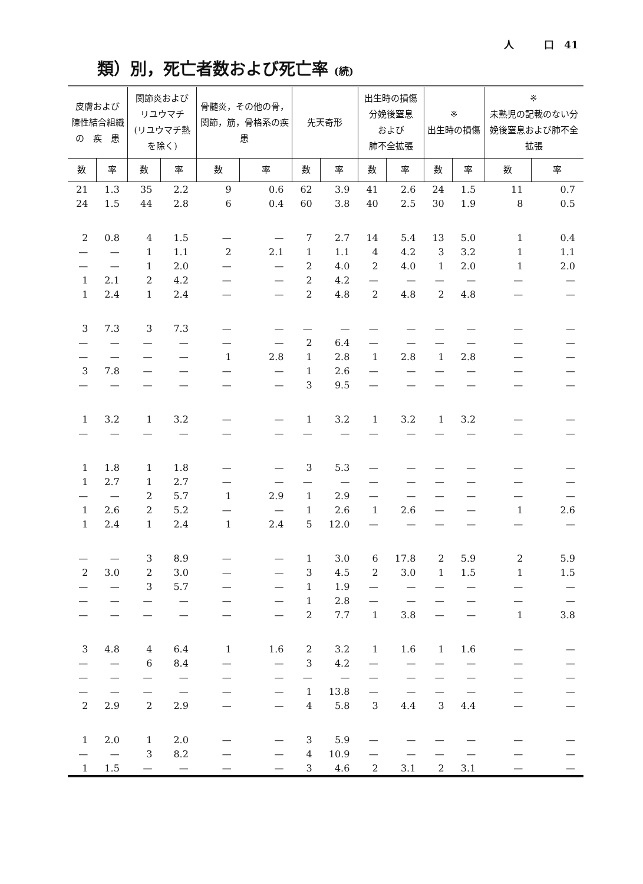人　　　口　41
類）別，死亡者数および死亡率 (続)
| 皮膚および 陳性結合組織 の 疾 患 | | 関節炎および リユウマチ (リユウマチ熱を除く) | | 骨髄炎，その他の骨，関節，筋，骨格系の疾患 | | 先天奇形 | | 出生時の損傷 分娩後窒息 および 肺不全拡張 | | ※ 出生時の損傷 | | ※ 未熟児の記載のない分娩後窒息および肺不全拡張 | |
| --- | --- | --- | --- | --- | --- | --- | --- | --- | --- | --- | --- | --- | --- |
| 数 | 率 | 数 | 率 | 数 | 率 | 数 | 率 | 数 | 率 | 数 | 率 | 数 | 率 |
| 21 | 1.3 | 35 | 2.2 | 9 | 0.6 | 62 | 3.9 | 41 | 2.6 | 24 | 1.5 | 11 | 0.7 |
| 24 | 1.5 | 44 | 2.8 | 6 | 0.4 | 60 | 3.8 | 40 | 2.5 | 30 | 1.9 | 8 | 0.5 |
| 2 | 0.8 | 4 | 1.5 | — | — | 7 | 2.7 | 14 | 5.4 | 13 | 5.0 | 1 | 0.4 |
| — | — | 1 | 1.1 | 2 | 2.1 | 1 | 1.1 | 4 | 4.2 | 3 | 3.2 | 1 | 1.1 |
| — | — | 1 | 2.0 | — | — | 2 | 4.0 | 2 | 4.0 | 1 | 2.0 | 1 | 2.0 |
| 1 | 2.1 | 2 | 4.2 | — | — | 2 | 4.2 | — | — | — | — | — | — |
| 1 | 2.4 | 1 | 2.4 | — | — | 2 | 4.8 | 2 | 4.8 | 2 | 4.8 | — | — |
| 3 | 7.3 | 3 | 7.3 | — | — | — | — | — | — | — | — | — | — |
| — | — | — | — | — | — | 2 | 6.4 | — | — | — | — | — | — |
| — | — | — | — | 1 | 2.8 | 1 | 2.8 | 1 | 2.8 | 1 | 2.8 | — | — |
| 3 | 7.8 | — | — | — | — | 1 | 2.6 | — | — | — | — | — | — |
| — | — | — | — | — | — | 3 | 9.5 | — | — | — | — | — | — |
| 1 | 3.2 | 1 | 3.2 | — | — | 1 | 3.2 | 1 | 3.2 | 1 | 3.2 | — | — |
| — | — | — | — | — | — | — | — | — | — | — | — | — | — |
| 1 | 1.8 | 1 | 1.8 | — | — | 3 | 5.3 | — | — | — | — | — | — |
| 1 | 2.7 | 1 | 2.7 | — | — | — | — | — | — | — | — | — | — |
| — | — | 2 | 5.7 | 1 | 2.9 | 1 | 2.9 | — | — | — | — | — | — |
| 1 | 2.6 | 2 | 5.2 | — | — | 1 | 2.6 | 1 | 2.6 | — | — | 1 | 2.6 |
| 1 | 2.4 | 1 | 2.4 | 1 | 2.4 | 5 | 12.0 | — | — | — | — | — | — |
| — | — | 3 | 8.9 | — | — | 1 | 3.0 | 6 | 17.8 | 2 | 5.9 | 2 | 5.9 |
| 2 | 3.0 | 2 | 3.0 | — | — | 3 | 4.5 | 2 | 3.0 | 1 | 1.5 | 1 | 1.5 |
| — | — | 3 | 5.7 | — | — | 1 | 1.9 | — | — | — | — | — | — |
| — | — | — | — | — | — | 1 | 2.8 | — | — | — | — | — | — |
| — | — | — | — | — | — | 2 | 7.7 | 1 | 3.8 | — | — | 1 | 3.8 |
| 3 | 4.8 | 4 | 6.4 | 1 | 1.6 | 2 | 3.2 | 1 | 1.6 | 1 | 1.6 | — | — |
| — | — | 6 | 8.4 | — | — | 3 | 4.2 | — | — | — | — | — | — |
| — | — | — | — | — | — | — | — | — | — | — | — | — | — |
| — | — | — | — | — | — | 1 | 13.8 | — | — | — | — | — | — |
| 2 | 2.9 | 2 | 2.9 | — | — | 4 | 5.8 | 3 | 4.4 | 3 | 4.4 | — | — |
| 1 | 2.0 | 1 | 2.0 | — | — | 3 | 5.9 | — | — | — | — | — | — |
| — | — | 3 | 8.2 | — | — | 4 | 10.9 | — | — | — | — | — | — |
| 1 | 1.5 | — | — | — | — | 3 | 4.6 | 2 | 3.1 | 2 | 3.1 | — | — |